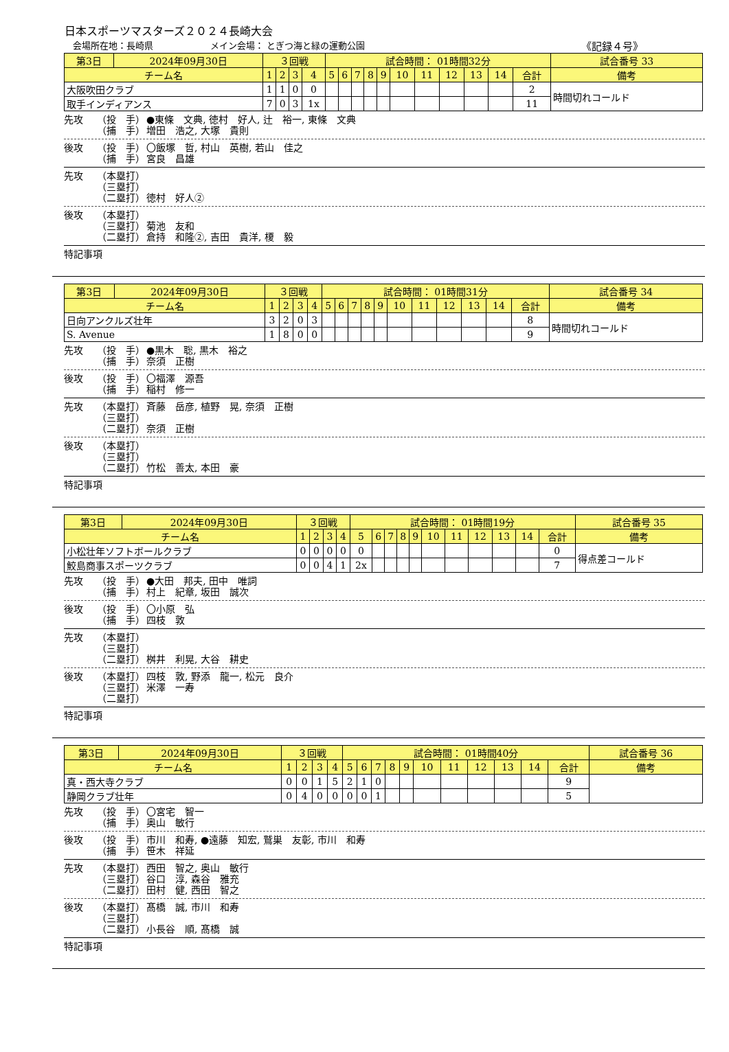日本スポーツマスターズ２０２４長崎大会
会場所在地：長崎県 メイン会場： とぎつ海と緑の運動公園 《記録４号》
| 第3日 | 2024年09月30日 | ３回戦 | | | | 試合時間： 01時間32分 | | | | | | | | | | | 試合番号 33 |
| チーム名 | | 1 | 2 | 3 | 4 | 5 | 6 | 7 | 8 | 9 | 10 | 11 | 12 | 13 | 14 | 合計 | 備考 |
| 大阪吹田クラブ | | 1 | 1 | 0 | 0 | | | | | | | | | | | 2 | 時間切れコールド |
| 取手インディアンス | | 7 | 0 | 3 | 1x | | | | | | | | | | | 11 | |
先攻 （投　手） ●東條　文典, 徳村　好人, 辻　裕一, 東條　文典
（捕　手） 増田　浩之, 大塚　貴則
後攻 （投　手） 〇飯塚　哲, 村山　英樹, 若山　佳之
（捕　手） 宮良　昌雄
先攻 （本塁打）
（三塁打）
（二塁打） 徳村　好人②
後攻 （本塁打）
（三塁打） 菊池　友和
（二塁打） 倉持　和隆②, 吉田　貴洋, 榎　毅
特記事項
| 第3日 | 2024年09月30日 | ３回戦 | | | | 試合時間： 01時間31分 | | | | | | | | | | | 試合番号 34 |
| チーム名 | | 1 | 2 | 3 | 4 | 5 | 6 | 7 | 8 | 9 | 10 | 11 | 12 | 13 | 14 | 合計 | 備考 |
| 日向アンクルズ壮年 | | 3 | 2 | 0 | 3 | | | | | | | | | | | 8 | 時間切れコールド |
| S. Avenue | | 1 | 8 | 0 | 0 | | | | | | | | | | | 9 | |
先攻 （投　手） ●黒木　聡, 黒木　裕之
（捕　手） 奈須　正樹
後攻 （投　手） 〇福澤　源吾
（捕　手） 稲村　修一
先攻 （本塁打） 斉藤　岳彦, 植野　晃, 奈須　正樹
（三塁打）
（二塁打） 奈須　正樹
後攻 （本塁打）
（三塁打）
（二塁打） 竹松　善太, 本田　豪
特記事項
| 第3日 | 2024年09月30日 | ３回戦 | | | | 試合時間： 01時間19分 | | | | | | | | | | | 試合番号 35 |
| チーム名 | | 1 | 2 | 3 | 4 | 5 | 6 | 7 | 8 | 9 | 10 | 11 | 12 | 13 | 14 | 合計 | 備考 |
| 小松壮年ソフトボールクラブ | | 0 | 0 | 0 | 0 | 0 | | | | | | | | | | 0 | 得点差コールド |
| 鮫島商事スポーツクラブ | | 0 | 0 | 4 | 1 | 2x | | | | | | | | | | 7 | |
先攻 （投　手） ●大田　邦夫, 田中　唯詞
（捕　手） 村上　紀章, 坂田　誠次
後攻 （投　手） 〇小原　弘
（捕　手） 四枝　敦
先攻 （本塁打）
（三塁打）
（二塁打） 桝井　利晃, 大谷　耕史
後攻 （本塁打） 四枝　敦, 野添　龍一, 松元　良介
（三塁打） 米澤　一寿
（二塁打）
特記事項
| 第3日 | 2024年09月30日 | ３回戦 | | | | 試合時間： 01時間40分 | | | | | | | | | | | 試合番号 36 |
| チーム名 | | 1 | 2 | 3 | 4 | 5 | 6 | 7 | 8 | 9 | 10 | 11 | 12 | 13 | 14 | 合計 | 備考 |
| 真・西大寺クラブ | | 0 | 0 | 1 | 5 | 2 | 1 | 0 | | | | | | | | 9 | |
| 静岡クラブ壮年 | | 0 | 4 | 0 | 0 | 0 | 0 | 1 | | | | | | | | 5 | |
先攻 （投　手） 〇宮宅　智一
（捕　手） 奥山　敏行
後攻 （投　手） 市川　和寿, ●遠藤　知宏, 鷲巣　友彰, 市川　和寿
（捕　手） 笹木　祥延
先攻 （本塁打） 西田　智之, 奥山　敏行
（三塁打） 谷口　淳, 森谷　雅充
（二塁打） 田村　健, 西田　智之
後攻 （本塁打） 髙橋　誠, 市川　和寿
（三塁打）
（二塁打） 小長谷　順, 髙橋　誠
特記事項